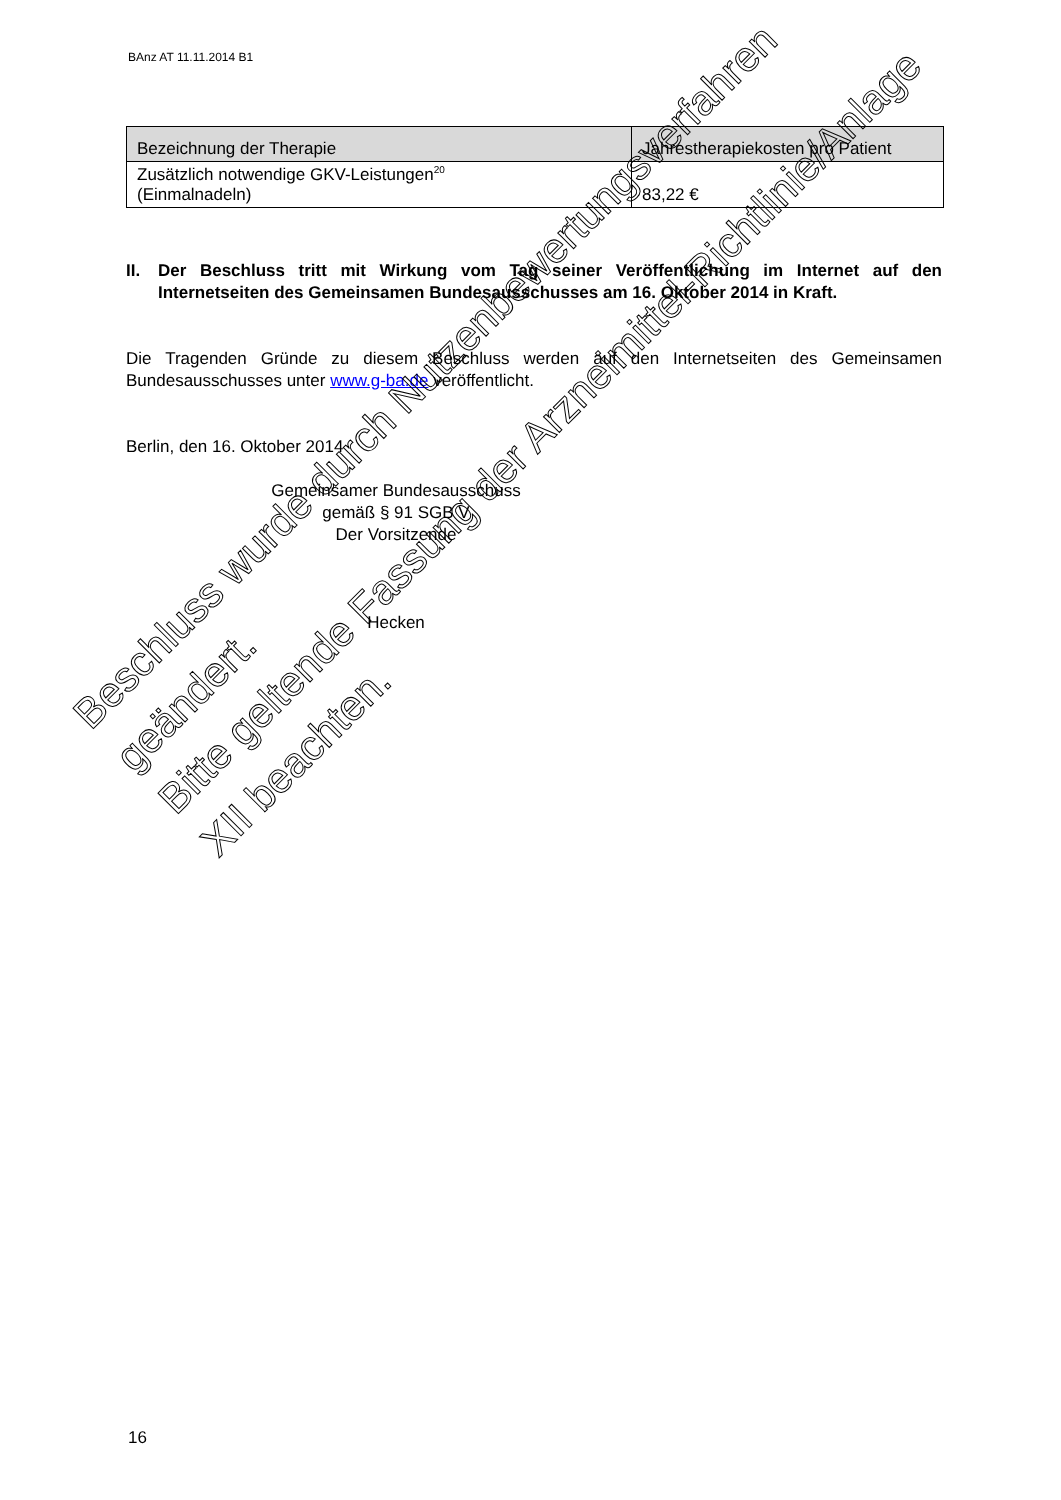BAnz AT 11.11.2014 B1
| Bezeichnung der Therapie | Jahrestherapiekosten pro Patient |
| --- | --- |
| Zusätzlich notwendige GKV-Leistungen<sup>20</sup> (Einmalnadeln) | 83,22 € |
II. Der Beschluss tritt mit Wirkung vom Tag seiner Veröffentlichung im Internet auf den Internetseiten des Gemeinsamen Bundesausschusses am 16. Oktober 2014 in Kraft.
Die Tragenden Gründe zu diesem Beschluss werden auf den Internetseiten des Gemeinsamen Bundesausschusses unter www.g-ba.de veröffentlicht.
Berlin, den 16. Oktober 2014
Gemeinsamer Bundesausschuss
gemäß § 91 SGB V
Der Vorsitzende
Hecken
Beschluss wurde durch Nutzenbewertungsverfahren geändert.
Bitte geltende Fassung der Arzneimittel-Richtlinie/Anlage XII beachten.
16